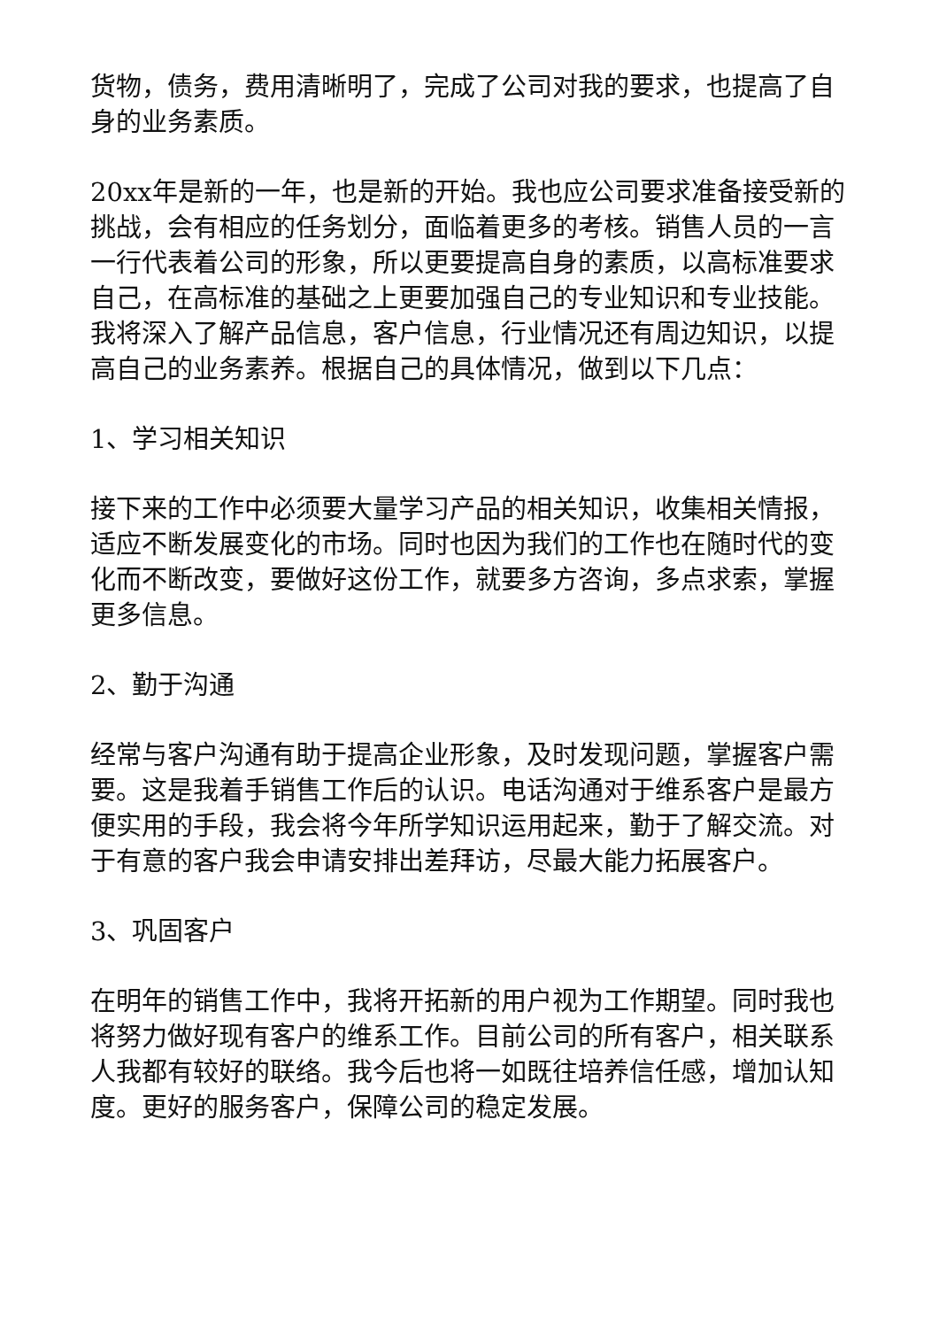货物，债务，费用清晰明了，完成了公司对我的要求，也提高了自身的业务素质。
20xx年是新的一年，也是新的开始。我也应公司要求准备接受新的挑战，会有相应的任务划分，面临着更多的考核。销售人员的一言一行代表着公司的形象，所以更要提高自身的素质，以高标准要求自己，在高标准的基础之上更要加强自己的专业知识和专业技能。我将深入了解产品信息，客户信息，行业情况还有周边知识，以提高自己的业务素养。根据自己的具体情况，做到以下几点：
1、学习相关知识
接下来的工作中必须要大量学习产品的相关知识，收集相关情报，适应不断发展变化的市场。同时也因为我们的工作也在随时代的变化而不断改变，要做好这份工作，就要多方咨询，多点求索，掌握更多信息。
2、勤于沟通
经常与客户沟通有助于提高企业形象，及时发现问题，掌握客户需要。这是我着手销售工作后的认识。电话沟通对于维系客户是最方便实用的手段，我会将今年所学知识运用起来，勤于了解交流。对于有意的客户我会申请安排出差拜访，尽最大能力拓展客户。
3、巩固客户
在明年的销售工作中，我将开拓新的用户视为工作期望。同时我也将努力做好现有客户的维系工作。目前公司的所有客户，相关联系人我都有较好的联络。我今后也将一如既往培养信任感，增加认知度。更好的服务客户，保障公司的稳定发展。